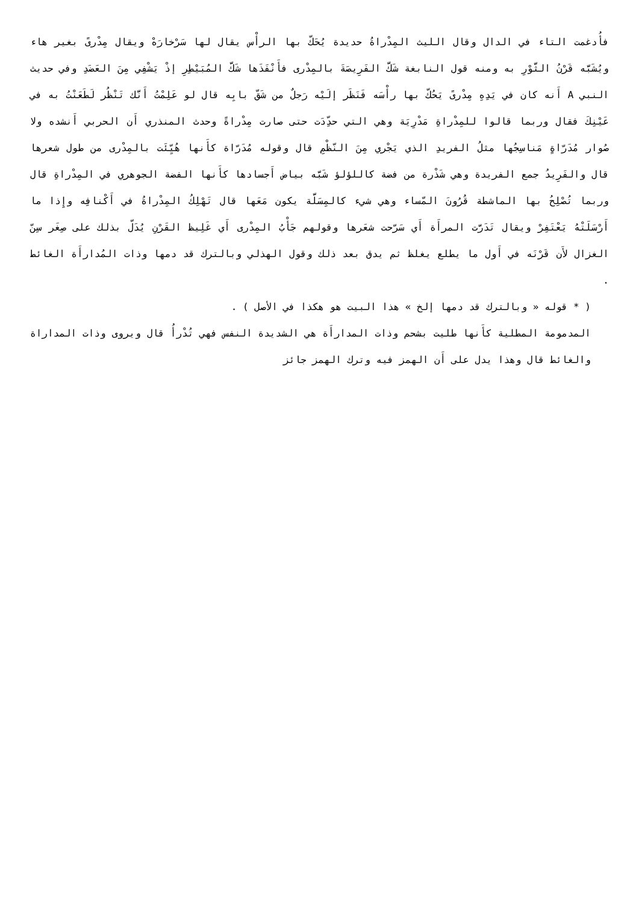فأُدغمت التاء في الدال وقال الليث المِدْراةُ حديدة يُحَكّ بها الرأْس يقال لها سَرْخارَهْ ويقال مِدْرىً بغير هاء ويُشَبَّه قَرْنُ الثَّوْرِ به ومنه قول النابغة شَكَّ الفَرِيصَةَ بالمِدْرى فأَنْفَذَها شَكَّ المُبَيْطِرِ إذْ يَشْفِي مِنَ العَضَدِ وفي حديث النبي A أَنه كان في يَدِهِ مِدْرىً يَحُكّ بها رأْسَه فَنَظَر إلَيْه رَجلٌ من شَقّ بابِه قال لو عَلِمْتُ أَنَّك تَنْظُر لَطَعَنْتُ به في عَيْنِكَ فقال وربما قالوا للمِدْراةِ مَدْرِيَة وهي التي حدِّدَت حتى صارت مِدْراةً وحدث المنذري أَن الحربي أَنشده ولا صُوار مُدَرّاةٍ مَناسِجُها مثلُ الفريدِ الذي يَجْري مِنَ النّظْمِ قال وقوله مُدَرّاة كأَنها هُيِّئَت بالمِدْرى من طول شعرها قال والفَرِيدُ جمع الفريدة وهي شَذْرة من فضة كاللؤلؤ شَبَّه بياض أَجسادها كأَنها الفضة الجوهري في المِدْراةِ قال وربما تُصْلِحُ بها الماشطة قُرُونَ المّساء وهي شيء كالمِسَلَّة يكون مَعَها قال تَهْلِكُ المِدْراةُ في أَكْنافِه وإِذا ما أَرْسَلَتْهُ يَعْتَفِرْ ويقال تَدَرَّت المرأَة أَي سَرّحت شعَرها وقولهم جَأْبُ المِدْرى أَي غَلِيظ القَرْنِ يُدَلّ بذلك على صِغَر سِنّ الغزال لأَن قَرْنَه في أَول ما يطلع يغلظ ثم يدق بعد ذلك وقول الهذلي وبالترك قد دمها وذات المُدارأَة الغائط .
( * قوله « وبالترك قد دمها إلخ » هذا البيت هو هكذا في الأصل ) .
المدمومة المطلية كأَنها طليت بشحم وذات المدارأَة هي الشديدة النفس فهي تُدْرأُ قال ويروى وذات المداراة والغائط قال وهذا يدل على أَن الهمز فيه وترك الهمز جائز